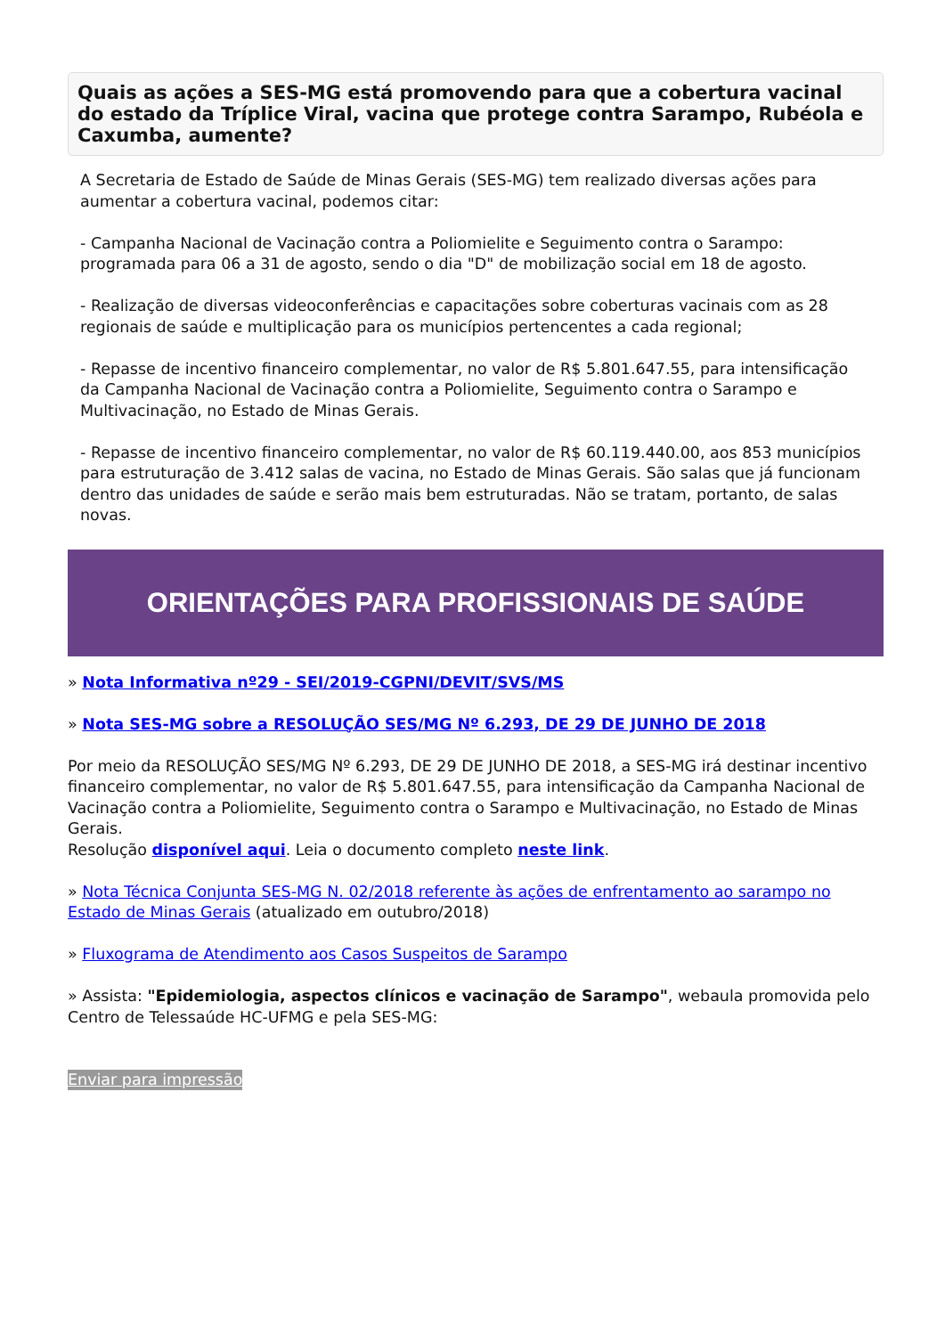Quais as ações a SES-MG está promovendo para que a cobertura vacinal do estado da Tríplice Viral, vacina que protege contra Sarampo, Rubéola e Caxumba, aumente?
A Secretaria de Estado de Saúde de Minas Gerais (SES-MG) tem realizado diversas ações para aumentar a cobertura vacinal, podemos citar:
- Campanha Nacional de Vacinação contra a Poliomielite e Seguimento contra o Sarampo: programada para 06 a 31 de agosto, sendo o dia "D" de mobilização social em 18 de agosto.
- Realização de diversas videoconferências e capacitações sobre coberturas vacinais com as 28 regionais de saúde e multiplicação para os municípios pertencentes a cada regional;
- Repasse de incentivo financeiro complementar, no valor de R$ 5.801.647.55, para intensificação da Campanha Nacional de Vacinação contra a Poliomielite, Seguimento contra o Sarampo e Multivacinação, no Estado de Minas Gerais.
- Repasse de incentivo financeiro complementar, no valor de R$ 60.119.440.00, aos 853 municípios para estruturação de 3.412 salas de vacina, no Estado de Minas Gerais. São salas que já funcionam dentro das unidades de saúde e serão mais bem estruturadas. Não se tratam, portanto, de salas novas.
ORIENTAÇÕES PARA PROFISSIONAIS DE SAÚDE
» Nota Informativa nº29 - SEI/2019-CGPNI/DEVIT/SVS/MS
» Nota SES-MG sobre a RESOLUÇÃO SES/MG Nº 6.293, DE 29 DE JUNHO DE 2018
Por meio da RESOLUÇÃO SES/MG Nº 6.293, DE 29 DE JUNHO DE 2018, a SES-MG irá destinar incentivo financeiro complementar, no valor de R$ 5.801.647.55, para intensificação da Campanha Nacional de Vacinação contra a Poliomielite, Seguimento contra o Sarampo e Multivacinação, no Estado de Minas Gerais.
Resolução disponível aqui. Leia o documento completo neste link.
» Nota Técnica Conjunta SES-MG N. 02/2018 referente às ações de enfrentamento ao sarampo no Estado de Minas Gerais (atualizado em outubro/2018)
» Fluxograma de Atendimento aos Casos Suspeitos de Sarampo
» Assista: "Epidemiologia, aspectos clínicos e vacinação de Sarampo", webaula promovida pelo Centro de Telessaúde HC-UFMG e pela SES-MG:
Enviar para impressão